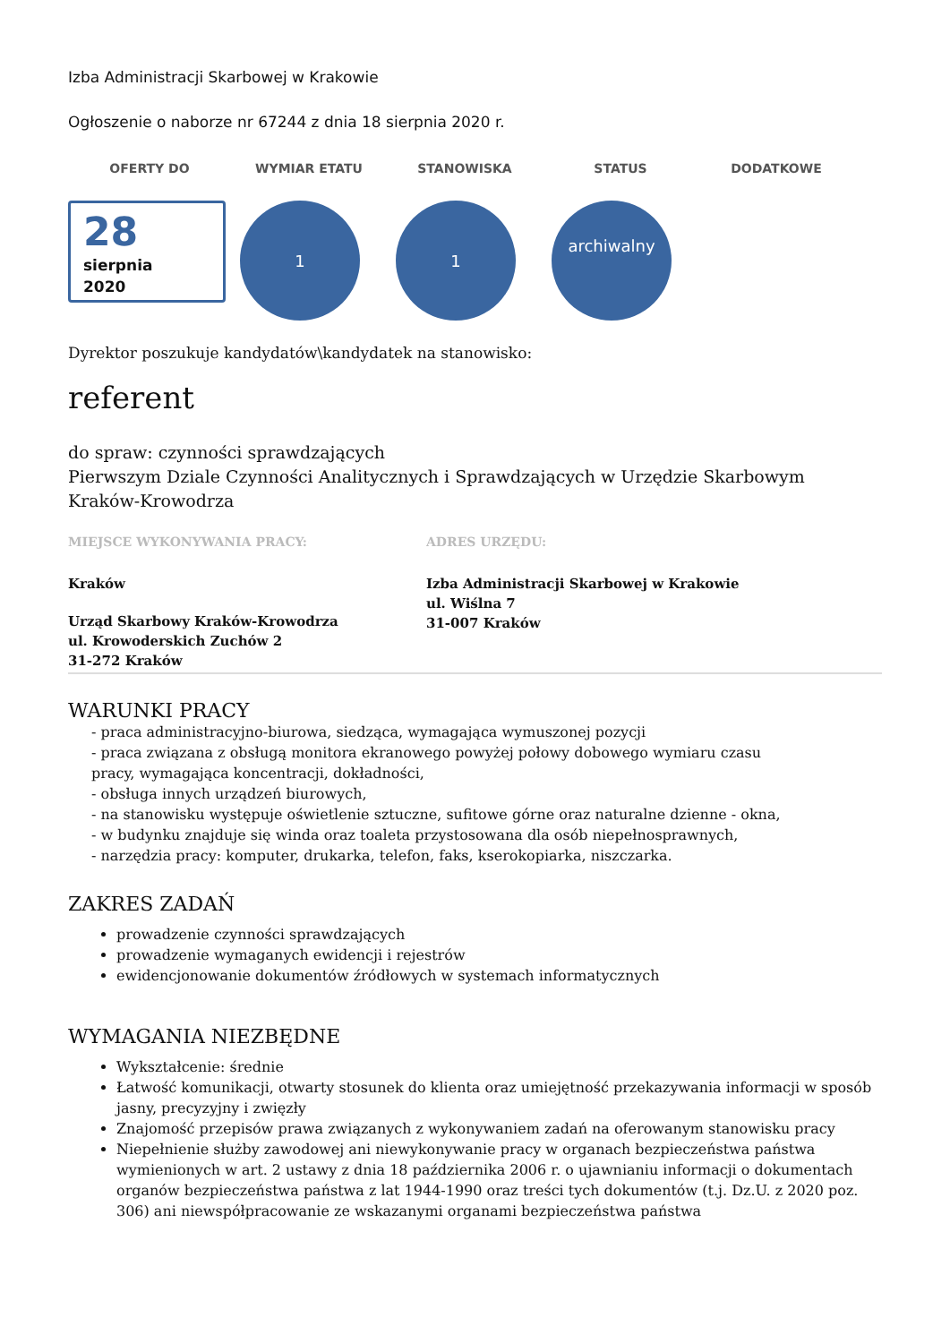Izba Administracji Skarbowej w Krakowie
Ogłoszenie o naborze nr 67244 z dnia 18 sierpnia 2020 r.
OFERTY DO WYMIAR ETATU STANOWISKA STATUS DODATKOWE
28
sierpnia
2020
1 1
archiwalny
Dyrektor poszukuje kandydatów\kandydatek na stanowisko:
referent
do spraw: czynności sprawdzających
Pierwszym Dziale Czynności Analitycznych i Sprawdzających w Urzędzie Skarbowym Kraków-Krowodrza
MIEJSCE WYKONYWANIA PRACY:
Kraków
Urząd Skarbowy Kraków-Krowodrza
ul. Krowoderskich Zuchów 2
31-272 Kraków
ADRES URZĘDU:
Izba Administracji Skarbowej w Krakowie
ul. Wiślna 7
31-007 Kraków
WARUNKI PRACY
- praca administracyjno-biurowa, siedząca, wymagająca wymuszonej pozycji
- praca związana z obsługą monitora ekranowego powyżej połowy dobowego wymiaru czasu
pracy, wymagająca koncentracji, dokładności,
- obsługa innych urządzeń biurowych,
- na stanowisku występuje oświetlenie sztuczne, sufitowe górne oraz naturalne dzienne - okna,
- w budynku znajduje się winda oraz toaleta przystosowana dla osób niepełnosprawnych,
- narzędzia pracy: komputer, drukarka, telefon, faks, kserokopiarka, niszczarka.
ZAKRES ZADAŃ
prowadzenie czynności sprawdzających
prowadzenie wymaganych ewidencji i rejestrów
ewidencjonowanie dokumentów źródłowych w systemach informatycznych
WYMAGANIA NIEZBĘDNE
Wykształcenie: średnie
Łatwość komunikacji, otwarty stosunek do klienta oraz umiejętność przekazywania informacji w sposób jasny, precyzyjny i zwięzły
Znajomość przepisów prawa związanych z wykonywaniem zadań na oferowanym stanowisku pracy
Niepełnienie służby zawodowej ani niewykonywanie pracy w organach bezpieczeństwa państwa wymienionych w art. 2 ustawy z dnia 18 października 2006 r. o ujawnianiu informacji o dokumentach organów bezpieczeństwa państwa z lat 1944-1990 oraz treści tych dokumentów (t.j. Dz.U. z 2020 poz. 306) ani niewspółpracowanie ze wskazanymi organami bezpieczeństwa państwa